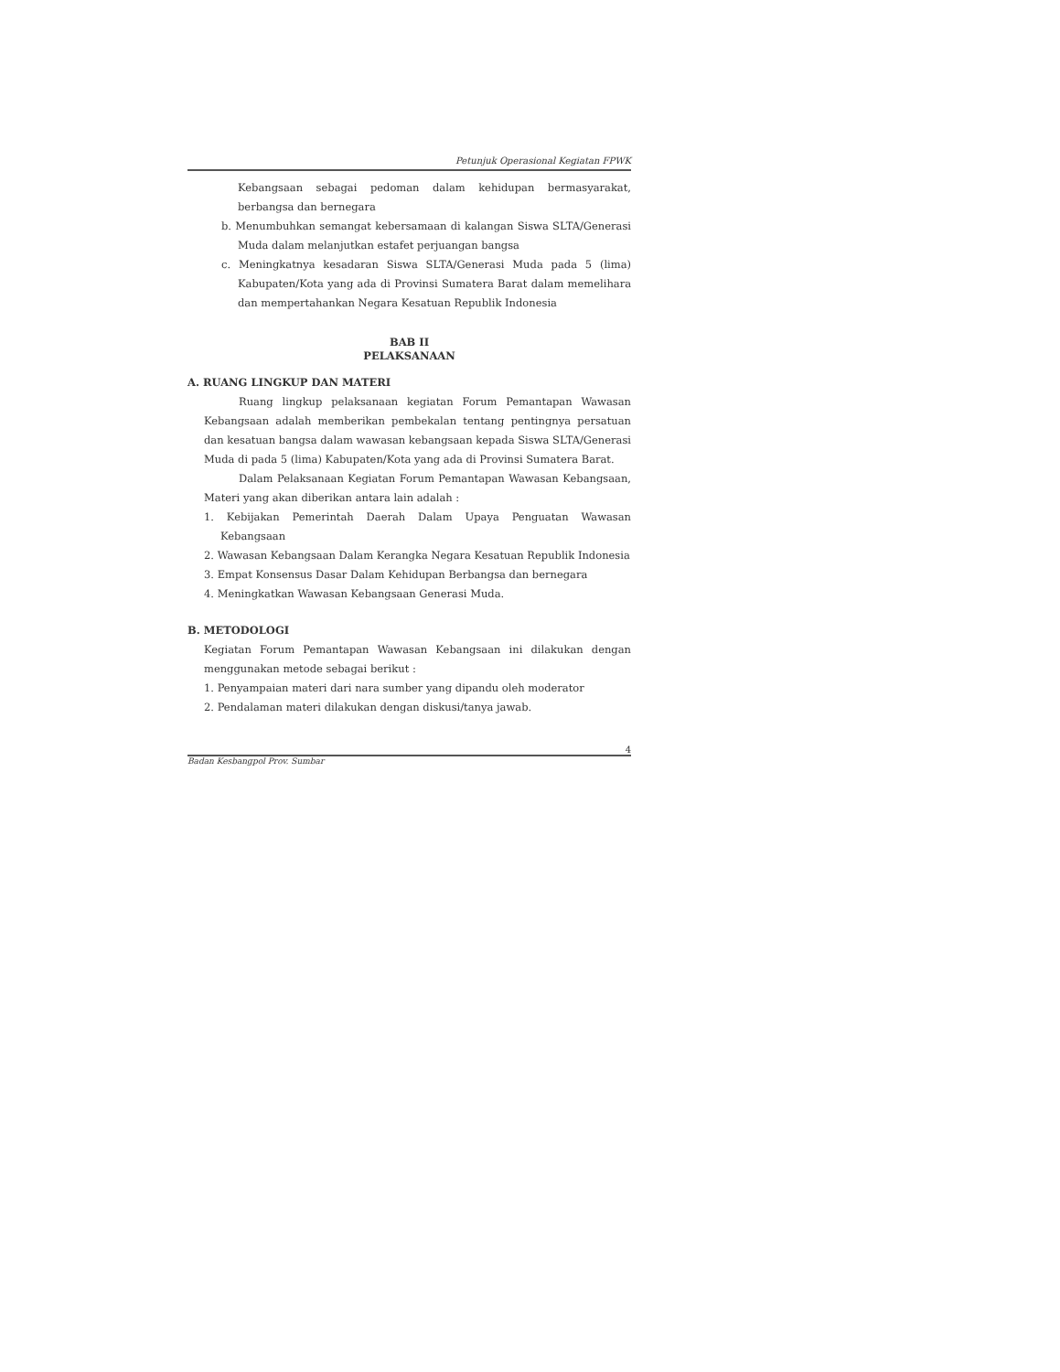Petunjuk Operasional Kegiatan FPWK
Kebangsaan sebagai pedoman dalam kehidupan bermasyarakat, berbangsa dan bernegara
b. Menumbuhkan semangat kebersamaan di kalangan Siswa SLTA/Generasi Muda dalam melanjutkan estafet perjuangan bangsa
c. Meningkatnya kesadaran Siswa SLTA/Generasi Muda pada 5 (lima) Kabupaten/Kota yang ada di Provinsi Sumatera Barat dalam memelihara dan mempertahankan Negara Kesatuan Republik Indonesia
BAB II
PELAKSANAAN
A. RUANG LINGKUP DAN MATERI
Ruang lingkup pelaksanaan kegiatan Forum Pemantapan Wawasan Kebangsaan adalah memberikan pembekalan tentang pentingnya persatuan dan kesatuan bangsa dalam wawasan kebangsaan kepada Siswa SLTA/Generasi Muda di pada 5 (lima) Kabupaten/Kota yang ada di Provinsi Sumatera Barat.
Dalam Pelaksanaan Kegiatan Forum Pemantapan Wawasan Kebangsaan, Materi yang akan diberikan antara lain adalah :
1. Kebijakan Pemerintah Daerah Dalam Upaya Penguatan Wawasan Kebangsaan
2. Wawasan Kebangsaan Dalam Kerangka Negara Kesatuan Republik Indonesia
3. Empat Konsensus Dasar Dalam Kehidupan Berbangsa dan bernegara
4. Meningkatkan Wawasan Kebangsaan Generasi Muda.
B. METODOLOGI
Kegiatan Forum Pemantapan Wawasan Kebangsaan ini dilakukan dengan menggunakan metode sebagai berikut :
1. Penyampaian materi dari nara sumber yang dipandu oleh moderator
2. Pendalaman materi dilakukan dengan diskusi/tanya jawab.
4
Badan Kesbangpol Prov. Sumbar